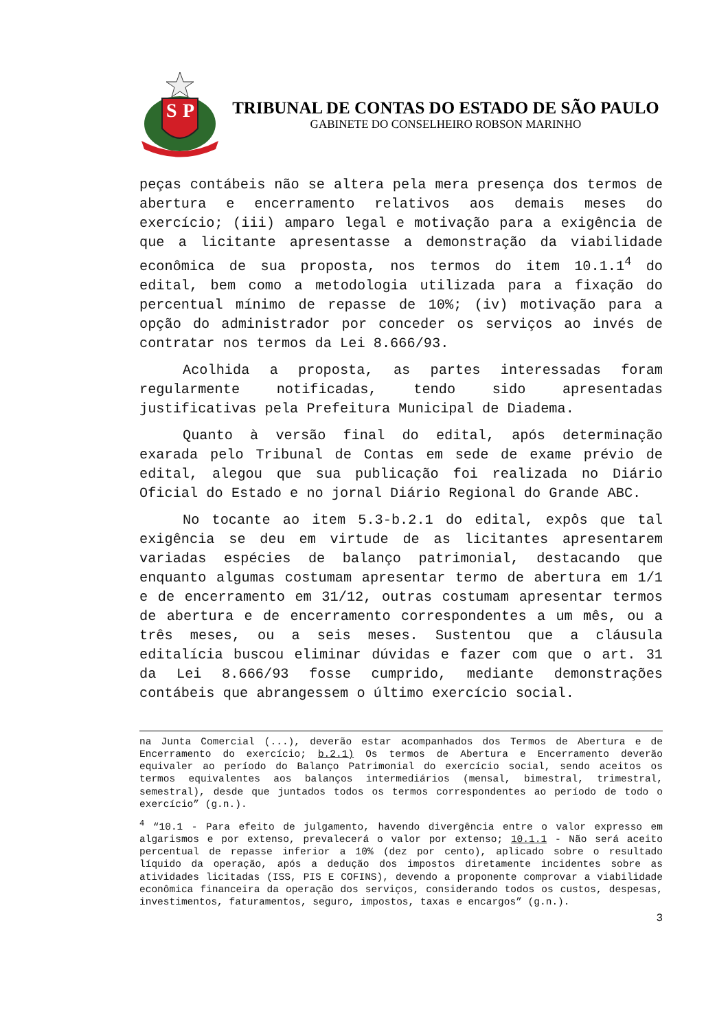S
P
TRIBUNAL DE CONTAS DO ESTADO DE SÃO PAULO
GABINETE DO CONSELHEIRO ROBSON MARINHO
peças contábeis não se altera pela mera presença dos termos de abertura e encerramento relativos aos demais meses do exercício; (iii) amparo legal e motivação para a exigência de que a licitante apresentasse a demonstração da viabilidade econômica de sua proposta, nos termos do item 10.1.1<sup>4</sup> do edital, bem como a metodologia utilizada para a fixação do percentual mínimo de repasse de 10%; (iv) motivação para a opção do administrador por conceder os serviços ao invés de contratar nos termos da Lei 8.666/93.
Acolhida a proposta, as partes interessadas foram regularmente notificadas, tendo sido apresentadas justificativas pela Prefeitura Municipal de Diadema.
Quanto à versão final do edital, após determinação exarada pelo Tribunal de Contas em sede de exame prévio de edital, alegou que sua publicação foi realizada no Diário Oficial do Estado e no jornal Diário Regional do Grande ABC.
No tocante ao item 5.3-b.2.1 do edital, expôs que tal exigência se deu em virtude de as licitantes apresentarem variadas espécies de balanço patrimonial, destacando que enquanto algumas costumam apresentar termo de abertura em 1/1 e de encerramento em 31/12, outras costumam apresentar termos de abertura e de encerramento correspondentes a um mês, ou a três meses, ou a seis meses. Sustentou que a cláusula editalícia buscou eliminar dúvidas e fazer com que o art. 31 da Lei 8.666/93 fosse cumprido, mediante demonstrações contábeis que abrangessem o último exercício social.
na Junta Comercial (...), deverão estar acompanhados dos Termos de Abertura e de Encerramento do exercício; b.2.1) Os termos de Abertura e Encerramento deverão equivaler ao período do Balanço Patrimonial do exercício social, sendo aceitos os termos equivalentes aos balanços intermediários (mensal, bimestral, trimestral, semestral), desde que juntados todos os termos correspondentes ao período de todo o exercício” (g.n.).
<sup>4</sup> “10.1 - Para efeito de julgamento, havendo divergência entre o valor expresso em algarismos e por extenso, prevalecerá o valor por extenso; 10.1.1 - Não será aceito percentual de repasse inferior a 10% (dez por cento), aplicado sobre o resultado líquido da operação, após a dedução dos impostos diretamente incidentes sobre as atividades licitadas (ISS, PIS E COFINS), devendo a proponente comprovar a viabilidade econômica financeira da operação dos serviços, considerando todos os custos, despesas, investimentos, faturamentos, seguro, impostos, taxas e encargos” (g.n.).
3